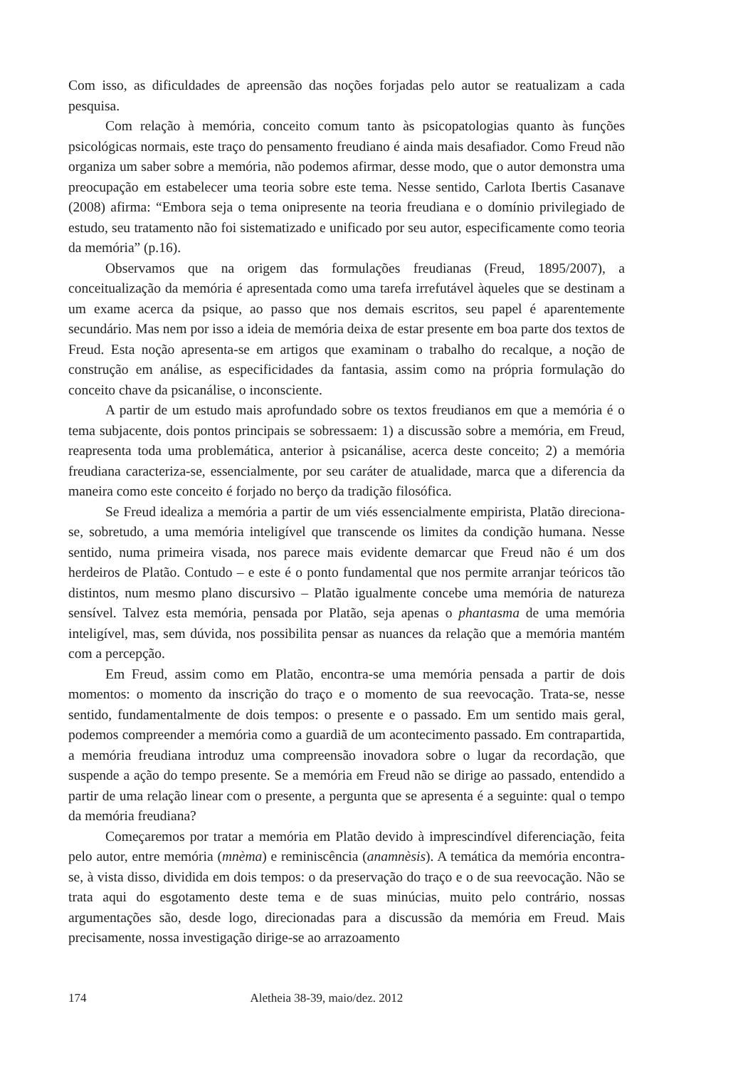Com isso, as dificuldades de apreensão das noções forjadas pelo autor se reatualizam a cada pesquisa.
Com relação à memória, conceito comum tanto às psicopatologias quanto às funções psicológicas normais, este traço do pensamento freudiano é ainda mais desafiador. Como Freud não organiza um saber sobre a memória, não podemos afirmar, desse modo, que o autor demonstra uma preocupação em estabelecer uma teoria sobre este tema. Nesse sentido, Carlota Ibertis Casanave (2008) afirma: “Embora seja o tema onipresente na teoria freudiana e o domínio privilegiado de estudo, seu tratamento não foi sistematizado e unificado por seu autor, especificamente como teoria da memória” (p.16).
Observamos que na origem das formulações freudianas (Freud, 1895/2007), a conceitualização da memória é apresentada como uma tarefa irrefutável àqueles que se destinam a um exame acerca da psique, ao passo que nos demais escritos, seu papel é aparentemente secundário. Mas nem por isso a ideia de memória deixa de estar presente em boa parte dos textos de Freud. Esta noção apresenta-se em artigos que examinam o trabalho do recalque, a noção de construção em análise, as especificidades da fantasia, assim como na própria formulação do conceito chave da psicanálise, o inconsciente.
A partir de um estudo mais aprofundado sobre os textos freudianos em que a memória é o tema subjacente, dois pontos principais se sobressaem: 1) a discussão sobre a memória, em Freud, reapresenta toda uma problemática, anterior à psicanálise, acerca deste conceito; 2) a memória freudiana caracteriza-se, essencialmente, por seu caráter de atualidade, marca que a diferencia da maneira como este conceito é forjado no berço da tradição filosófica.
Se Freud idealiza a memória a partir de um viés essencialmente empirista, Platão direciona-se, sobretudo, a uma memória inteligível que transcende os limites da condição humana. Nesse sentido, numa primeira visada, nos parece mais evidente demarcar que Freud não é um dos herdeiros de Platão. Contudo – e este é o ponto fundamental que nos permite arranjar teóricos tão distintos, num mesmo plano discursivo – Platão igualmente concebe uma memória de natureza sensível. Talvez esta memória, pensada por Platão, seja apenas o phantasma de uma memória inteligível, mas, sem dúvida, nos possibilita pensar as nuances da relação que a memória mantém com a percepção.
Em Freud, assim como em Platão, encontra-se uma memória pensada a partir de dois momentos: o momento da inscrição do traço e o momento de sua reevocação. Trata-se, nesse sentido, fundamentalmente de dois tempos: o presente e o passado. Em um sentido mais geral, podemos compreender a memória como a guardiã de um acontecimento passado. Em contrapartida, a memória freudiana introduz uma compreensão inovadora sobre o lugar da recordação, que suspende a ação do tempo presente. Se a memória em Freud não se dirige ao passado, entendido a partir de uma relação linear com o presente, a pergunta que se apresenta é a seguinte: qual o tempo da memória freudiana?
Começaremos por tratar a memória em Platão devido à imprescindível diferenciação, feita pelo autor, entre memória (mnèma) e reminiscência (anamnèsis). A temática da memória encontra-se, à vista disso, dividida em dois tempos: o da preservação do traço e o de sua reevocação. Não se trata aqui do esgotamento deste tema e de suas minúcias, muito pelo contrário, nossas argumentações são, desde logo, direcionadas para a discussão da memória em Freud. Mais precisamente, nossa investigação dirige-se ao arrazoamento
174 Aletheia 38-39, maio/dez. 2012